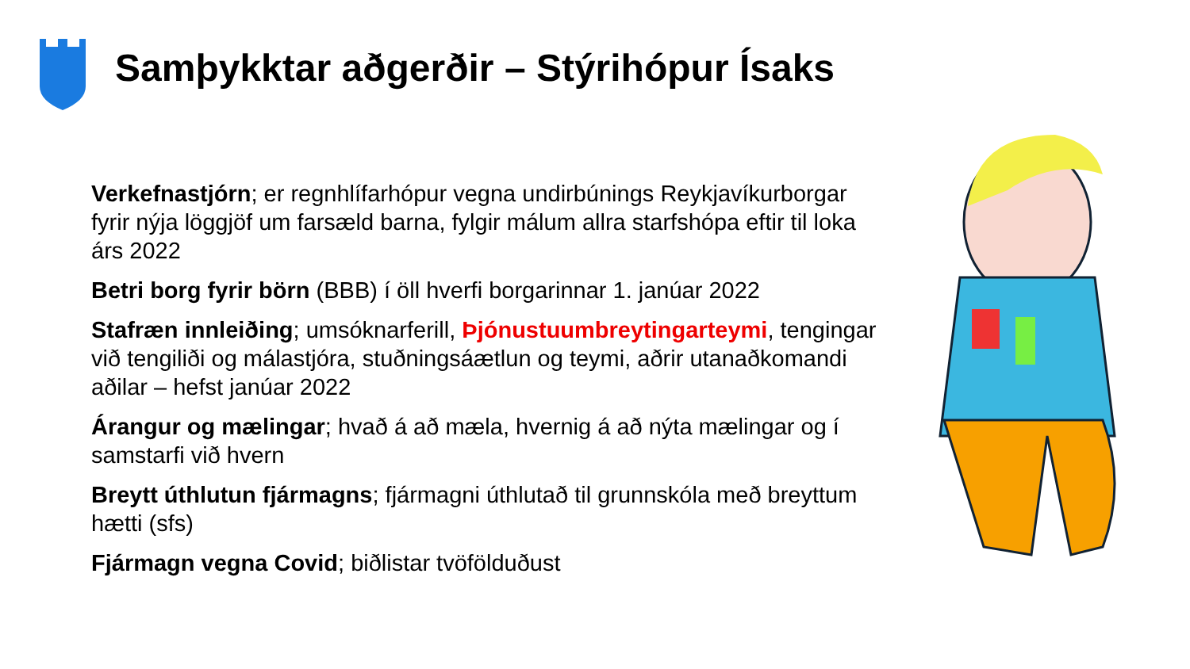Samþykktar aðgerðir – Stýrihópur Ísaks
Verkefnastjórn; er regnhlífarhópur vegna undirbúnings Reykjavíkurborgar fyrir nýja löggjöf um farsæld barna, fylgir málum allra starfshópa eftir til loka árs 2022
Betri borg fyrir börn (BBB) í öll hverfi borgarinnar 1. janúar 2022
Stafræn innleiðing; umsóknarferill, Þjónustuumbreytingarteymi, tengingar við tengiliði og málastjóra, stuðningsáætlun og teymi, aðrir utanaðkomandi aðilar – hefst janúar 2022
Árangur og mælingar; hvað á að mæla, hvernig á að nýta mælingar og í samstarfi við hvern
Breytt úthlutun fjármagns; fjármagni úthlutað til grunnskóla með breyttum hætti (sfs)
Fjármagn vegna Covid; biðlistar tvöfölduðust